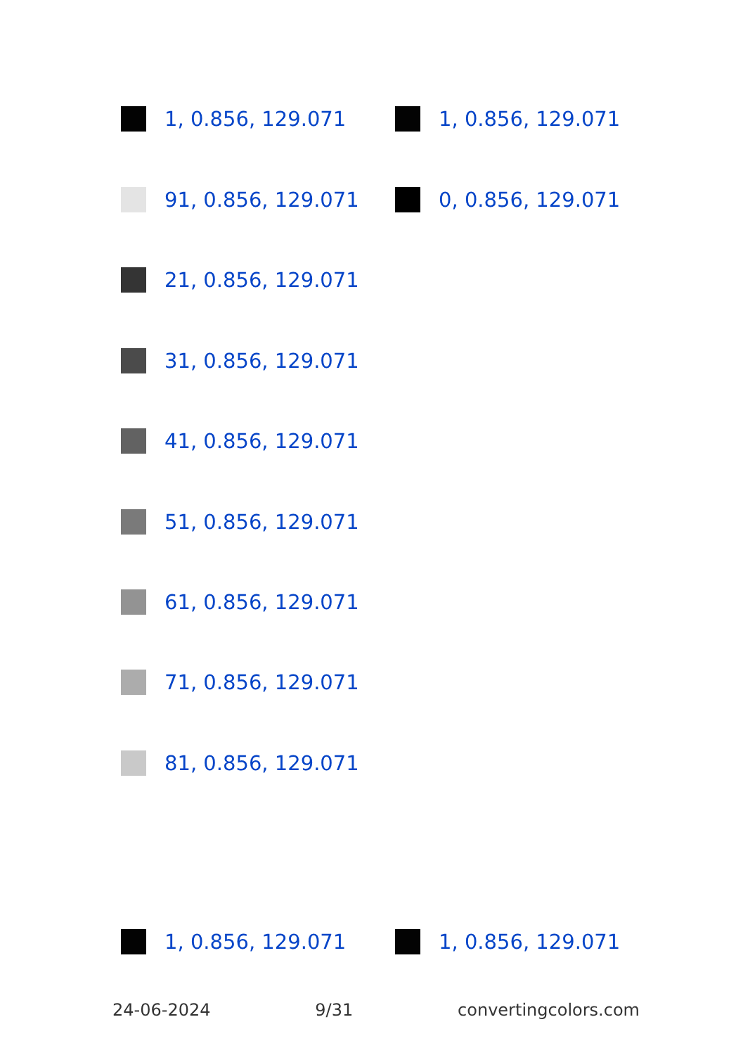1, 0.856, 129.071 1, 0.856, 129.071
91, 0.856, 129.071 0, 0.856, 129.071
21, 0.856, 129.071
31, 0.856, 129.071
41, 0.856, 129.071
51, 0.856, 129.071
61, 0.856, 129.071
71, 0.856, 129.071
81, 0.856, 129.071
1, 0.856, 129.071 1, 0.856, 129.071
24-06-2024 9/31 convertingcolors.com